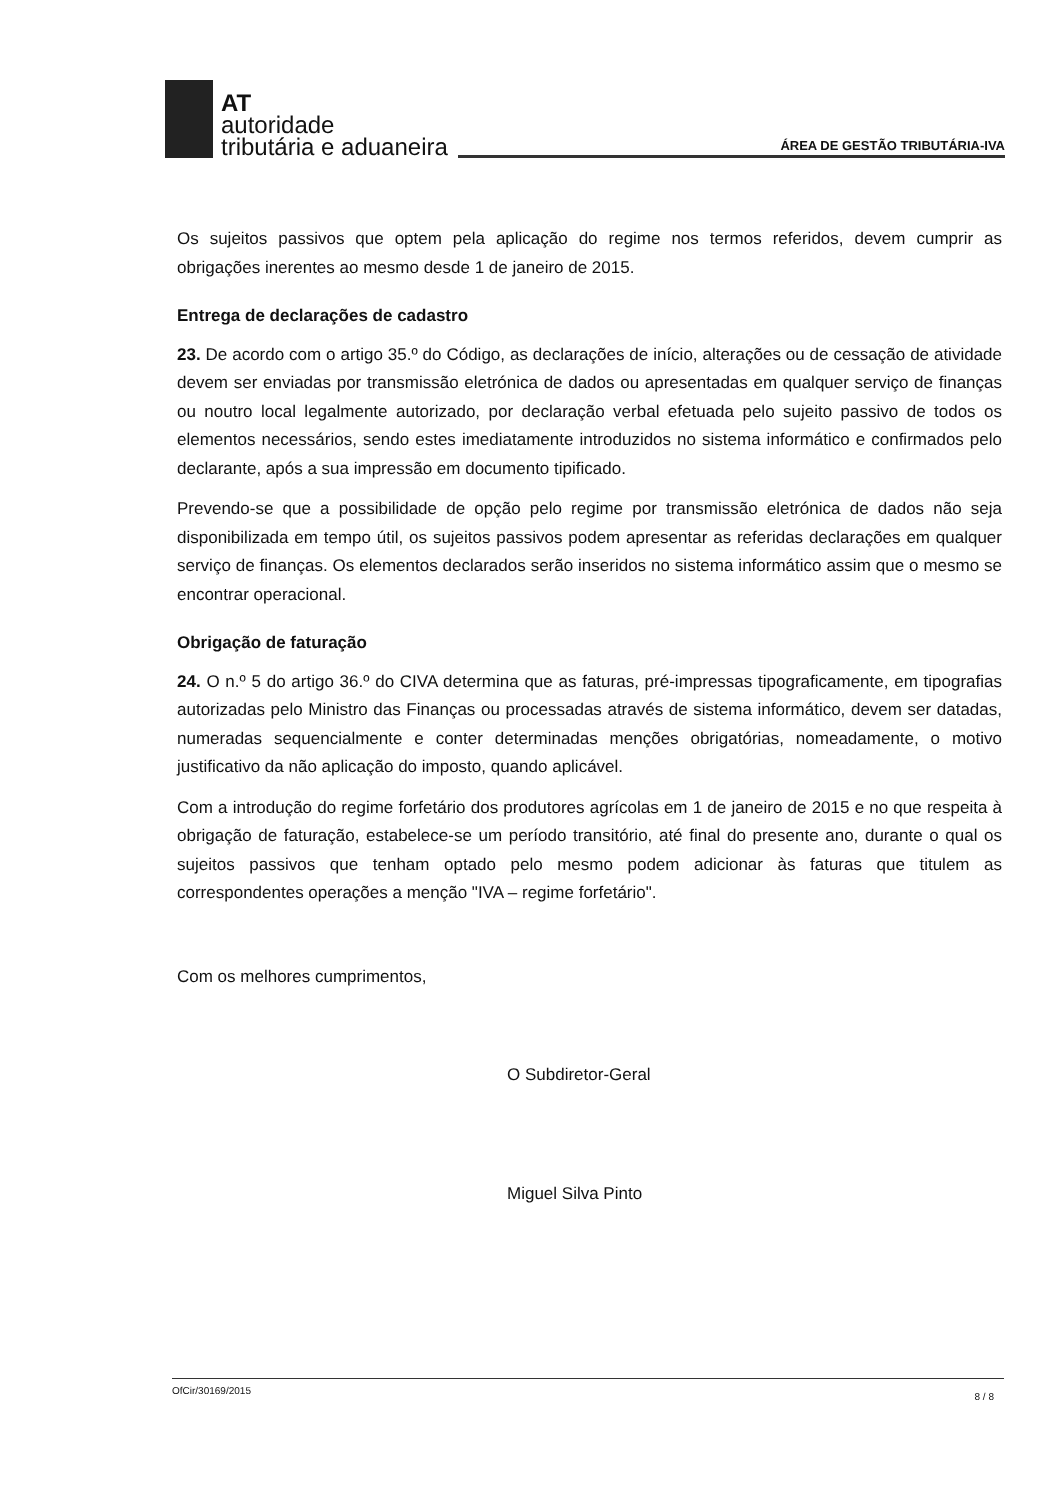AT
autoridade
tributária e aduaneira
ÁREA DE GESTÃO TRIBUTÁRIA-IVA
Os sujeitos passivos que optem pela aplicação do regime nos termos referidos, devem cumprir as obrigações inerentes ao mesmo desde 1 de janeiro de 2015.
Entrega de declarações de cadastro
23. De acordo com o artigo 35.º do Código, as declarações de início, alterações ou de cessação de atividade devem ser enviadas por transmissão eletrónica de dados ou apresentadas em qualquer serviço de finanças ou noutro local legalmente autorizado, por declaração verbal efetuada pelo sujeito passivo de todos os elementos necessários, sendo estes imediatamente introduzidos no sistema informático e confirmados pelo declarante, após a sua impressão em documento tipificado.
Prevendo-se que a possibilidade de opção pelo regime por transmissão eletrónica de dados não seja disponibilizada em tempo útil, os sujeitos passivos podem apresentar as referidas declarações em qualquer serviço de finanças. Os elementos declarados serão inseridos no sistema informático assim que o mesmo se encontrar operacional.
Obrigação de faturação
24. O n.º 5 do artigo 36.º do CIVA determina que as faturas, pré-impressas tipograficamente, em tipografias autorizadas pelo Ministro das Finanças ou processadas através de sistema informático, devem ser datadas, numeradas sequencialmente e conter determinadas menções obrigatórias, nomeadamente, o motivo justificativo da não aplicação do imposto, quando aplicável.
Com a introdução do regime forfetário dos produtores agrícolas em 1 de janeiro de 2015 e no que respeita à obrigação de faturação, estabelece-se um período transitório, até final do presente ano, durante o qual os sujeitos passivos que tenham optado pelo mesmo podem adicionar às faturas que titulem as correspondentes operações a menção "IVA – regime forfetário".
Com os melhores cumprimentos,
O Subdiretor-Geral
Miguel Silva Pinto
OfCir/30169/2015 8 / 8